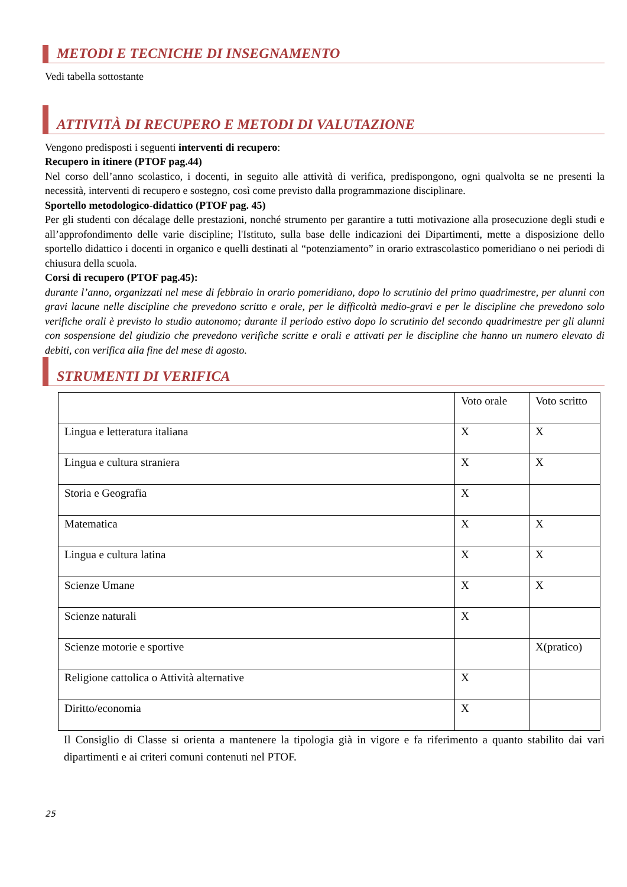METODI E TECNICHE DI INSEGNAMENTO
Vedi tabella sottostante
ATTIVITÀ DI RECUPERO E METODI DI VALUTAZIONE
Vengono predisposti i seguenti interventi di recupero:
Recupero in itinere (PTOF pag.44)
Nel corso dell’anno scolastico, i docenti, in seguito alle attività di verifica, predispongono, ogni qualvolta se ne presenti la necessità, interventi di recupero e sostegno, così come previsto dalla programmazione disciplinare.
Sportello metodologico-didattico (PTOF pag. 45)
Per gli studenti con décalage delle prestazioni, nonché strumento per garantire a tutti motivazione alla prosecuzione degli studi e all’approfondimento delle varie discipline; l'Istituto, sulla base delle indicazioni dei Dipartimenti, mette a disposizione dello sportello didattico i docenti in organico e quelli destinati al “potenziamento” in orario extrascolastico pomeridiano o nei periodi di chiusura della scuola.
Corsi di recupero (PTOF pag.45):
durante l’anno, organizzati nel mese di febbraio in orario pomeridiano, dopo lo scrutinio del primo quadrimestre, per alunni con gravi lacune nelle discipline che prevedono scritto e orale, per le difficoltà medio-gravi e per le discipline che prevedono solo verifiche orali è previsto lo studio autonomo; durante il periodo estivo dopo lo scrutinio del secondo quadrimestre per gli alunni con sospensione del giudizio che prevedono verifiche scritte e orali e attivati per le discipline che hanno un numero elevato di debiti, con verifica alla fine del mese di agosto.
STRUMENTI DI VERIFICA
| | Voto orale | Voto scritto |
| Lingua e letteratura italiana | X | X |
| Lingua e cultura straniera | X | X |
| Storia e Geografia | X | |
| Matematica | X | X |
| Lingua e cultura latina | X | X |
| Scienze Umane | X | X |
| Scienze naturali | X | |
| Scienze motorie e sportive | | X(pratico) |
| Religione cattolica o Attività alternative | X | |
| Diritto/economia | X | |
Il Consiglio di Classe si orienta a mantenere la tipologia già in vigore e fa riferimento a quanto stabilito dai vari dipartimenti e ai criteri comuni contenuti nel PTOF.
25